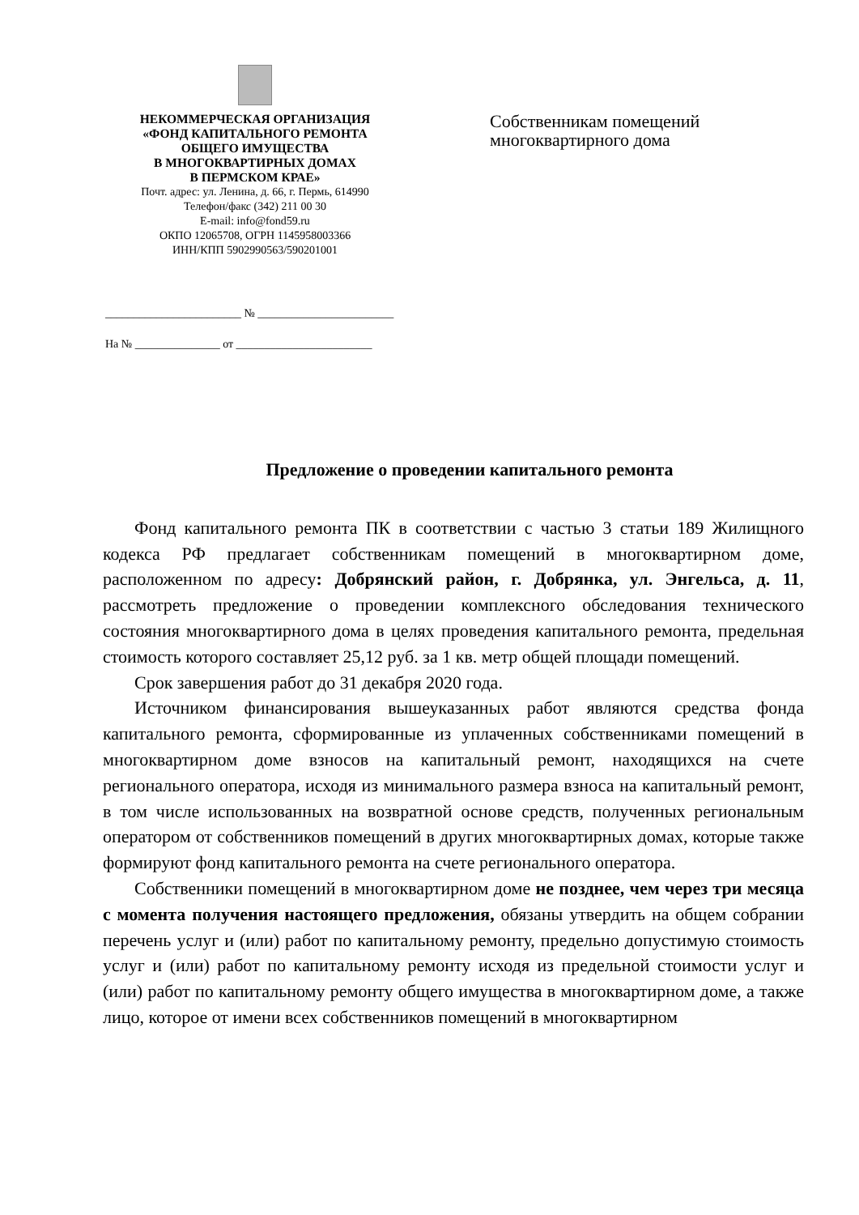НЕКОММЕРЧЕСКАЯ ОРГАНИЗАЦИЯ
«ФОНД КАПИТАЛЬНОГО РЕМОНТА
ОБЩЕГО ИМУЩЕСТВА
В МНОГОКВАРТИРНЫХ ДОМАХ
В ПЕРМСКОМ КРАЕ»
Почт. адрес: ул. Ленина, д. 66, г. Пермь, 614990
Телефон/факс (342) 211 00 30
E-mail: info@fond59.ru
ОКПО 12065708, ОГРН 1145958003366
ИНН/КПП 5902990563/590201001
________________________ № ________________________
На № _______________ от ________________________
Собственникам помещений
многоквартирного дома
Предложение о проведении капитального ремонта
Фонд капитального ремонта ПК в соответствии с частью 3 статьи 189 Жилищного кодекса РФ предлагает собственникам помещений в многоквартирном доме, расположенном по адресу: Добрянский район, г. Добрянка, ул. Энгельса, д. 11, рассмотреть предложение о проведении комплексного обследования технического состояния многоквартирного дома в целях проведения капитального ремонта, предельная стоимость которого составляет 25,12 руб. за 1 кв. метр общей площади помещений.
Срок завершения работ до 31 декабря 2020 года.
Источником финансирования вышеуказанных работ являются средства фонда капитального ремонта, сформированные из уплаченных собственниками помещений в многоквартирном доме взносов на капитальный ремонт, находящихся на счете регионального оператора, исходя из минимального размера взноса на капитальный ремонт, в том числе использованных на возвратной основе средств, полученных региональным оператором от собственников помещений в других многоквартирных домах, которые также формируют фонд капитального ремонта на счете регионального оператора.
Собственники помещений в многоквартирном доме не позднее, чем через три месяца с момента получения настоящего предложения, обязаны утвердить на общем собрании перечень услуг и (или) работ по капитальному ремонту, предельно допустимую стоимость услуг и (или) работ по капитальному ремонту исходя из предельной стоимости услуг и (или) работ по капитальному ремонту общего имущества в многоквартирном доме, а также лицо, которое от имени всех собственников помещений в многоквартирном